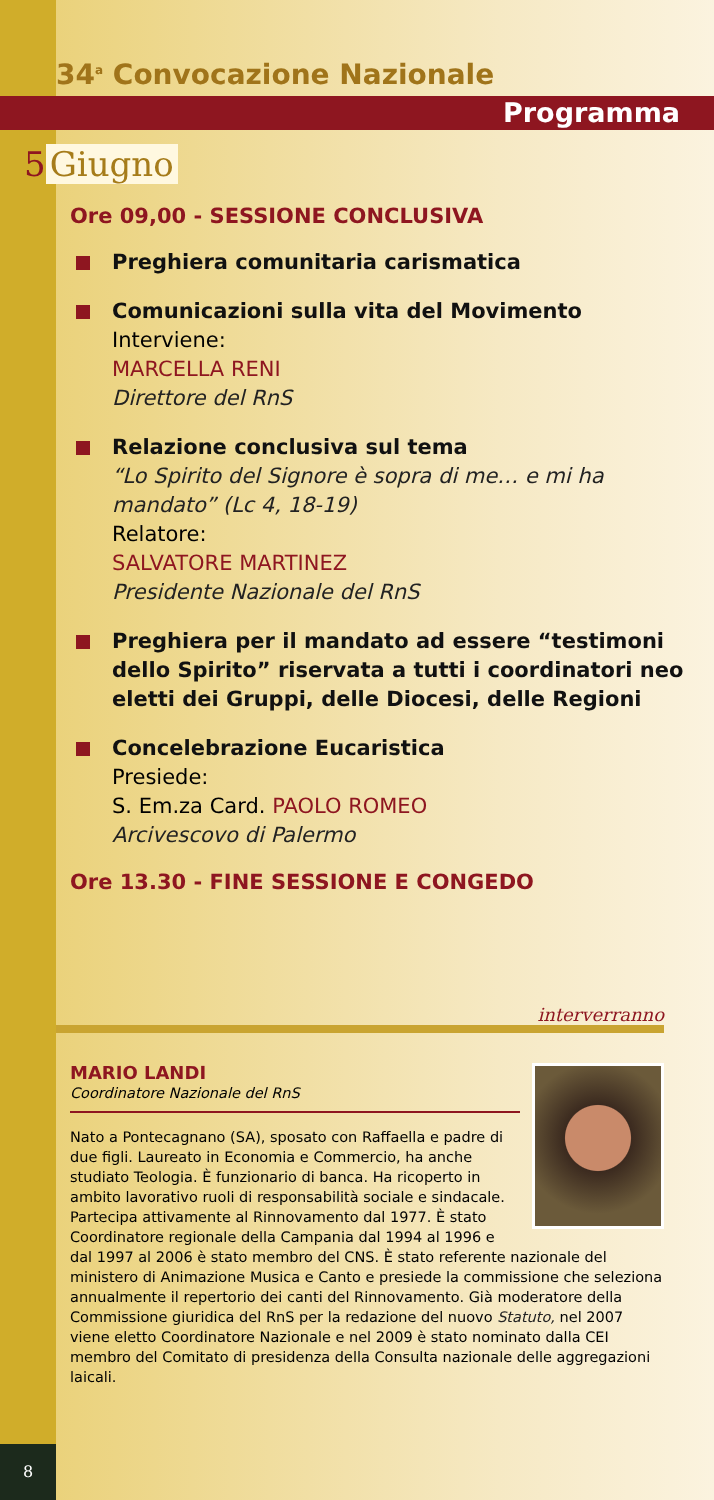34<sup>a</sup> Convocazione Nazionale
Programma
5 Giugno
Ore 09,00 - SESSIONE CONCLUSIVA
Preghiera comunitaria carismatica
Comunicazioni sulla vita del Movimento
Interviene:
MARCELLA RENI
Direttore del RnS
Relazione conclusiva sul tema
“Lo Spirito del Signore è sopra di me… e mi ha mandato” (Lc 4, 18-19)
Relatore:
SALVATORE MARTINEZ
Presidente Nazionale del RnS
Preghiera per il mandato ad essere “testimoni dello Spirito” riservata a tutti i coordinatori neo eletti dei Gruppi, delle Diocesi, delle Regioni
Concelebrazione Eucaristica
Presiede:
S. Em.za Card. PAOLO ROMEO
Arcivescovo di Palermo
Ore 13.30 - FINE SESSIONE E CONGEDO
interverranno
MARIO LANDI
Coordinatore Nazionale del RnS
Nato a Pontecagnano (SA), sposato con Raffaella e padre di due figli. Laureato in Economia e Commercio, ha anche studiato Teologia. È funzionario di banca. Ha ricoperto in ambito lavorativo ruoli di responsabilità sociale e sindacale. Partecipa attivamente al Rinnovamento dal 1977. È stato Coordinatore regionale della Campania dal 1994 al 1996 e dal 1997 al 2006 è stato membro del CNS. È stato referente nazionale del ministero di Animazione Musica e Canto e presiede la commissione che seleziona annualmente il repertorio dei canti del Rinnovamento. Già moderatore della Commissione giuridica del RnS per la redazione del nuovo Statuto, nel 2007 viene eletto Coordinatore Nazionale e nel 2009 è stato nominato dalla CEI membro del Comitato di presidenza della Consulta nazionale delle aggregazioni laicali.
8